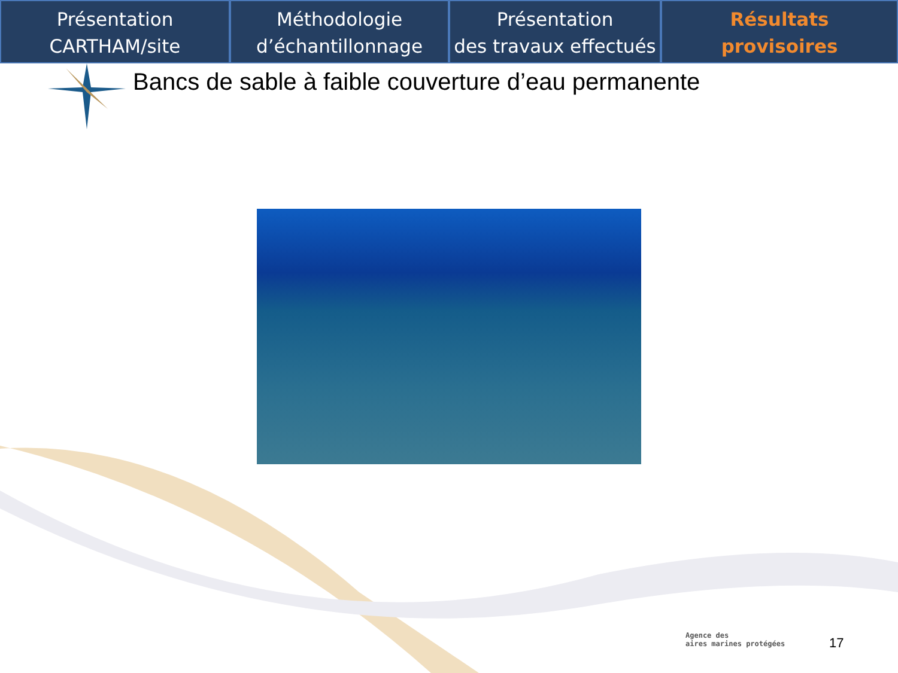Présentation
CARTHAM/site
Méthodologie
d’échantillonnage
Présentation
des travaux effectués
Résultats
provisoires
Bancs de sable à faible couverture d’eau permanente
Agence des
aires marines protégées
17